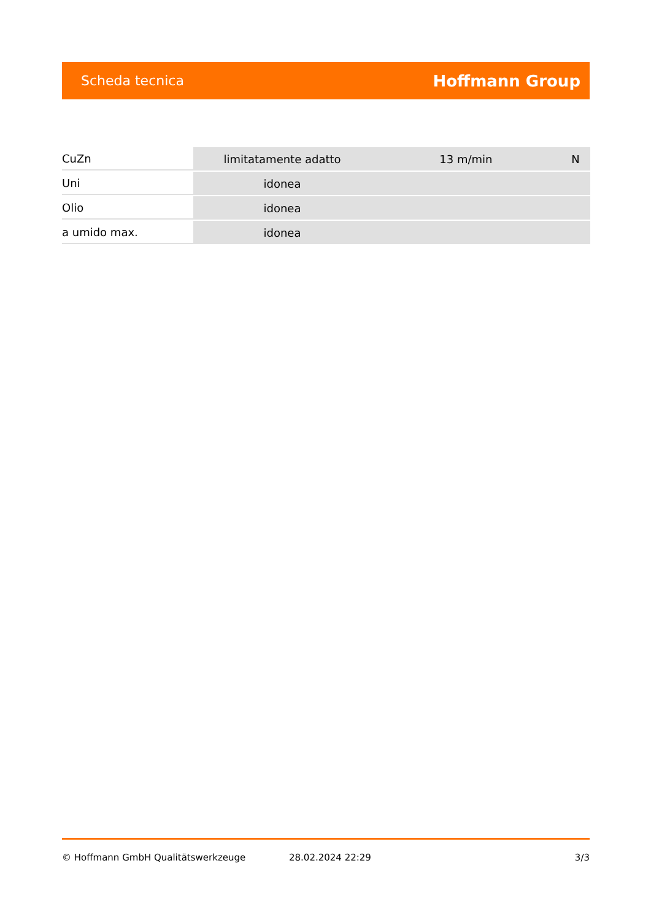Scheda tecnica Hoffmann Group
| CuZn | limitatamente adatto | 13 m/min | N |
| Uni | idonea | | |
| Olio | idonea | | |
| a umido max. | idonea | | |
© Hoffmann GmbH Qualitätswerkzeuge 28.02.2024 22:29 3/3